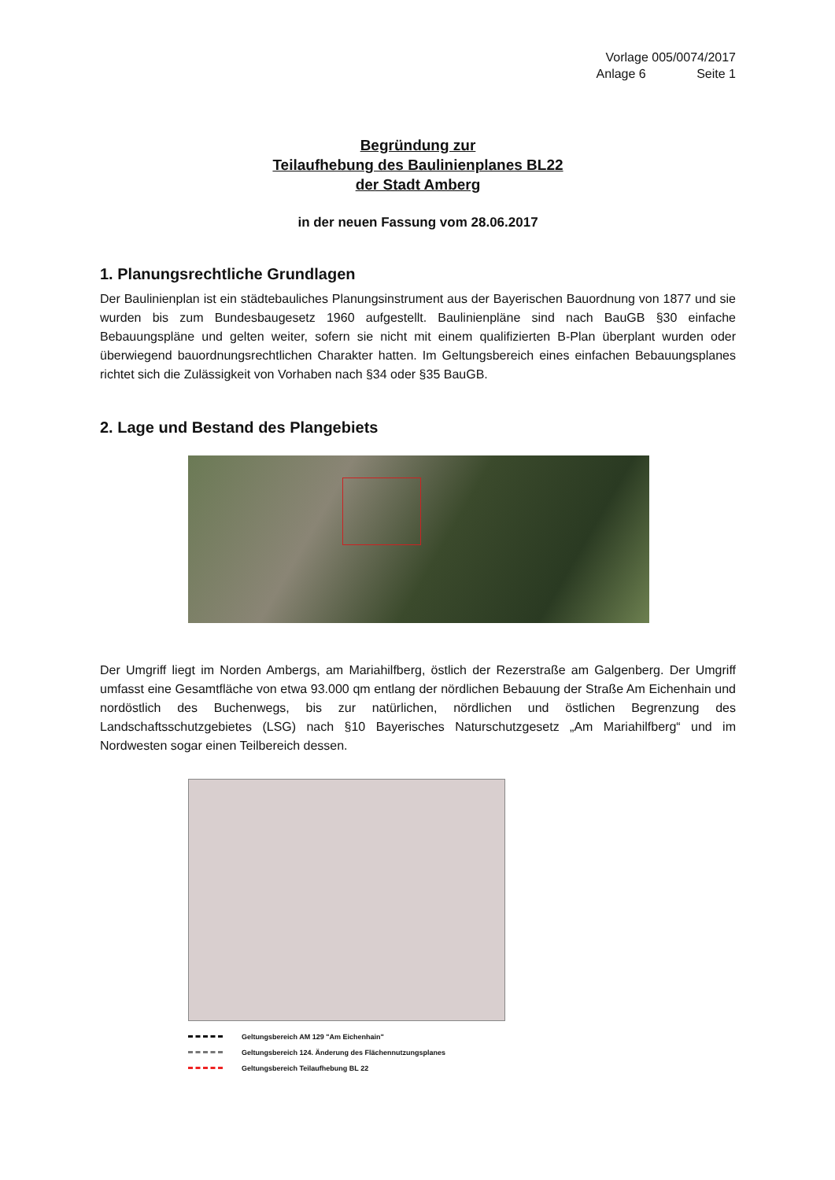Vorlage 005/0074/2017
Anlage 6 Seite 1
Begründung zur
Teilaufhebung des Baulinienplanes BL22
der Stadt Amberg
in der neuen Fassung vom 28.06.2017
1. Planungsrechtliche Grundlagen
Der Baulinienplan ist ein städtebauliches Planungsinstrument aus der Bayerischen Bauordnung von 1877 und sie wurden bis zum Bundesbaugesetz 1960 aufgestellt. Baulinienpläne sind nach BauGB §30 einfache Bebauungspläne und gelten weiter, sofern sie nicht mit einem qualifizierten B-Plan überplant wurden oder überwiegend bauordnungsrechtlichen Charakter hatten. Im Geltungsbereich eines einfachen Bebauungsplanes richtet sich die Zulässigkeit von Vorhaben nach §34 oder §35 BauGB.
2. Lage und Bestand des Plangebiets
Der Umgriff liegt im Norden Ambergs, am Mariahilfberg, östlich der Rezerstraße am Galgenberg. Der Umgriff umfasst eine Gesamtfläche von etwa 93.000 qm entlang der nördlichen Bebauung der Straße Am Eichenhain und nordöstlich des Buchenwegs, bis zur natürlichen, nördlichen und östlichen Begrenzung des Landschaftsschutzgebietes (LSG) nach §10 Bayerisches Naturschutzgesetz „Am Mariahilfberg“ und im Nordwesten sogar einen Teilbereich dessen.
Geltungsbereich AM 129 "Am Eichenhain"
Geltungsbereich 124. Änderung des Flächennutzungsplanes
Geltungsbereich Teilaufhebung BL 22